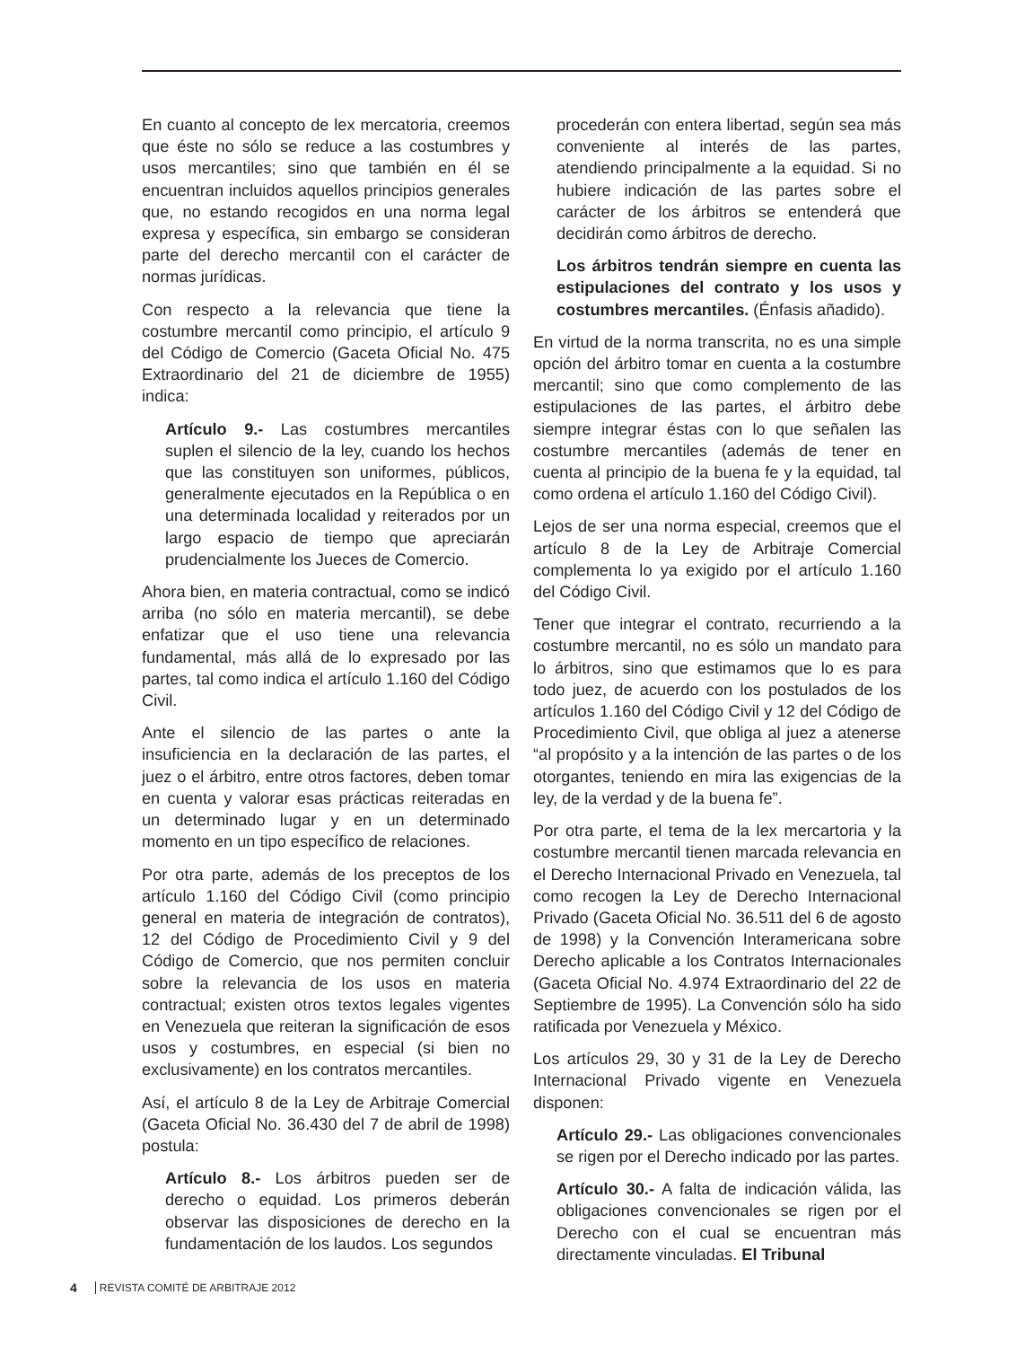En cuanto al concepto de lex mercatoria, creemos que éste no sólo se reduce a las costumbres y usos mercantiles; sino que también en él se encuentran incluidos aquellos principios generales que, no estando recogidos en una norma legal expresa y específica, sin embargo se consideran parte del derecho mercantil con el carácter de normas jurídicas.
Con respecto a la relevancia que tiene la costumbre mercantil como principio, el artículo 9 del Código de Comercio (Gaceta Oficial No. 475 Extraordinario del 21 de diciembre de 1955) indica:
Artículo 9.- Las costumbres mercantiles suplen el silencio de la ley, cuando los hechos que las constituyen son uniformes, públicos, generalmente ejecutados en la República o en una determinada localidad y reiterados por un largo espacio de tiempo que apreciarán prudencialmente los Jueces de Comercio.
Ahora bien, en materia contractual, como se indicó arriba (no sólo en materia mercantil), se debe enfatizar que el uso tiene una relevancia fundamental, más allá de lo expresado por las partes, tal como indica el artículo 1.160 del Código Civil.
Ante el silencio de las partes o ante la insuficiencia en la declaración de las partes, el juez o el árbitro, entre otros factores, deben tomar en cuenta y valorar esas prácticas reiteradas en un determinado lugar y en un determinado momento en un tipo específico de relaciones.
Por otra parte, además de los preceptos de los artículo 1.160 del Código Civil (como principio general en materia de integración de contratos), 12 del Código de Procedimiento Civil y 9 del Código de Comercio, que nos permiten concluir sobre la relevancia de los usos en materia contractual; existen otros textos legales vigentes en Venezuela que reiteran la significación de esos usos y costumbres, en especial (si bien no exclusivamente) en los contratos mercantiles.
Así, el artículo 8 de la Ley de Arbitraje Comercial (Gaceta Oficial No. 36.430 del 7 de abril de 1998) postula:
Artículo 8.- Los árbitros pueden ser de derecho o equidad. Los primeros deberán observar las disposiciones de derecho en la fundamentación de los laudos. Los segundos
procederán con entera libertad, según sea más conveniente al interés de las partes, atendiendo principalmente a la equidad. Si no hubiere indicación de las partes sobre el carácter de los árbitros se entenderá que decidirán como árbitros de derecho.
Los árbitros tendrán siempre en cuenta las estipulaciones del contrato y los usos y costumbres mercantiles. (Énfasis añadido).
En virtud de la norma transcrita, no es una simple opción del árbitro tomar en cuenta a la costumbre mercantil; sino que como complemento de las estipulaciones de las partes, el árbitro debe siempre integrar éstas con lo que señalen las costumbre mercantiles (además de tener en cuenta al principio de la buena fe y la equidad, tal como ordena el artículo 1.160 del Código Civil).
Lejos de ser una norma especial, creemos que el artículo 8 de la Ley de Arbitraje Comercial complementa lo ya exigido por el artículo 1.160 del Código Civil.
Tener que integrar el contrato, recurriendo a la costumbre mercantil, no es sólo un mandato para lo árbitros, sino que estimamos que lo es para todo juez, de acuerdo con los postulados de los artículos 1.160 del Código Civil y 12 del Código de Procedimiento Civil, que obliga al juez a atenerse “al propósito y a la intención de las partes o de los otorgantes, teniendo en mira las exigencias de la ley, de la verdad y de la buena fe”.
Por otra parte, el tema de la lex mercartoria y la costumbre mercantil tienen marcada relevancia en el Derecho Internacional Privado en Venezuela, tal como recogen la Ley de Derecho Internacional Privado (Gaceta Oficial No. 36.511 del 6 de agosto de 1998) y la Convención Interamericana sobre Derecho aplicable a los Contratos Internacionales (Gaceta Oficial No. 4.974 Extraordinario del 22 de Septiembre de 1995). La Convención sólo ha sido ratificada por Venezuela y México.
Los artículos 29, 30 y 31 de la Ley de Derecho Internacional Privado vigente en Venezuela disponen:
Artículo 29.- Las obligaciones convencionales se rigen por el Derecho indicado por las partes.
Artículo 30.- A falta de indicación válida, las obligaciones convencionales se rigen por el Derecho con el cual se encuentran más directamente vinculadas. El Tribunal
4 REVISTA COMITÉ DE ARBITRAJE 2012